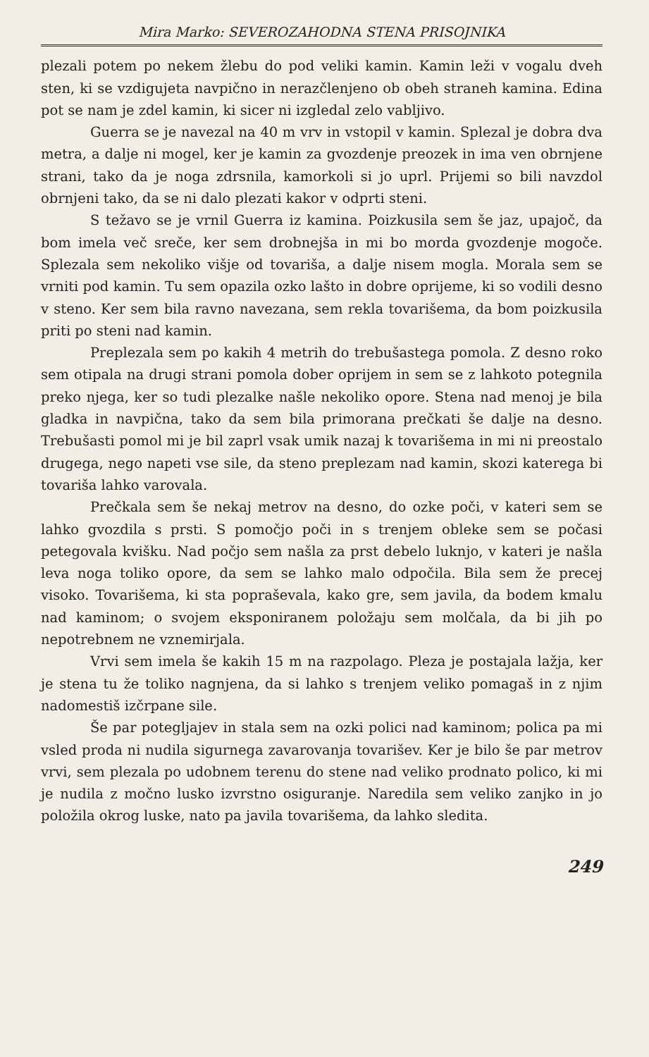Mira Marko: SEVEROZAHODNA STENA PRISOJNIKA
plezali potem po nekem žlebu do pod veliki kamin. Kamin leži v vogalu dveh sten, ki se vzdigujeta navpično in nerazčlenjeno ob obeh straneh kamina. Edina pot se nam je zdel kamin, ki sicer ni izgledal zelo vabljivo.
Guerra se je navezal na 40 m vrv in vstopil v kamin. Splezal je dobra dva metra, a dalje ni mogel, ker je kamin za gvozdenje preozek in ima ven obrnjene strani, tako da je noga zdrsnila, kamorkoli si jo uprl. Prijemi so bili navzdol obrnjeni tako, da se ni dalo plezati kakor v odprti steni.
S težavo se je vrnil Guerra iz kamina. Poizkusila sem še jaz, upajoč, da bom imela več sreče, ker sem drobnejša in mi bo morda gvozdenje mogoče. Splezala sem nekoliko višje od tovariša, a dalje nisem mogla. Morala sem se vrniti pod kamin. Tu sem opazila ozko lašto in dobre oprijeme, ki so vodili desno v steno. Ker sem bila ravno navezana, sem rekla tovarišema, da bom poizkusila priti po steni nad kamin.
Preplezala sem po kakih 4 metrih do trebušastega pomola. Z desno roko sem otipala na drugi strani pomola dober oprijem in sem se z lahkoto potegnila preko njega, ker so tudi plezalke našle nekoliko opore. Stena nad menoj je bila gladka in navpična, tako da sem bila primorana prečkati še dalje na desno. Trebušasti pomol mi je bil zaprl vsak umik nazaj k tovarišema in mi ni preostalo drugega, nego napeti vse sile, da steno preplezam nad kamin, skozi katerega bi tovariša lahko varovala.
Prečkala sem še nekaj metrov na desno, do ozke poči, v kateri sem se lahko gvozdila s prsti. S pomočjo poči in s trenjem obleke sem se počasi petegovala kvišku. Nad počjo sem našla za prst debelo luknjo, v kateri je našla leva noga toliko opore, da sem se lahko malo odpočila. Bila sem že precej visoko. Tovarišema, ki sta popraševala, kako gre, sem javila, da bodem kmalu nad kaminom; o svojem eksponiranem položaju sem molčala, da bi jih po nepotrebnem ne vznemirjala.
Vrvi sem imela še kakih 15 m na razpolago. Pleza je postajala lažja, ker je stena tu že toliko nagnjena, da si lahko s trenjem veliko pomagaš in z njim nadomestiš izčrpane sile.
Še par potegljajev in stala sem na ozki polici nad kaminom; polica pa mi vsled proda ni nudila sigurnega zavarovanja tovarišev. Ker je bilo še par metrov vrvi, sem plezala po udobnem terenu do stene nad veliko prodnato polico, ki mi je nudila z močno lusko izvrstno osiguranje. Naredila sem veliko zanjko in jo položila okrog luske, nato pa javila tovarišema, da lahko sledita.
249